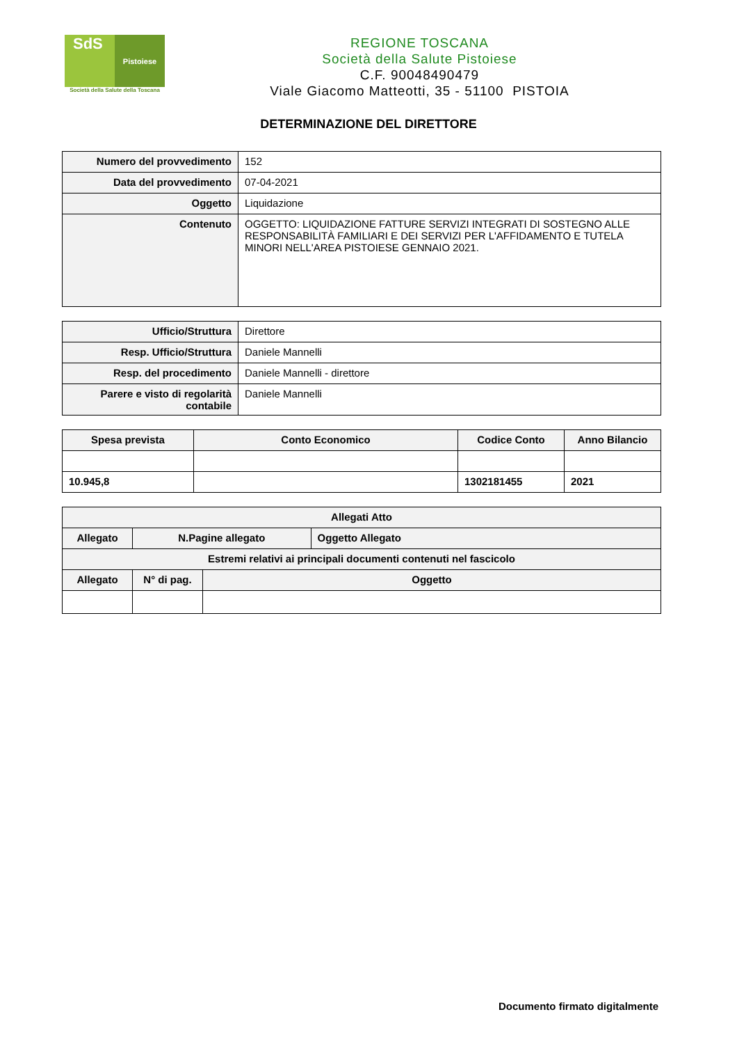SdS Pistoiese
Società della Salute della Toscana
REGIONE TOSCANA
Società della Salute Pistoiese
C.F. 90048490479
Viale Giacomo Matteotti, 35 - 51100 PISTOIA
DETERMINAZIONE DEL DIRETTORE
| Numero del provvedimento | 152 |
| Data del provvedimento | 07-04-2021 |
| Oggetto | Liquidazione |
| Contenuto | OGGETTO: LIQUIDAZIONE FATTURE SERVIZI INTEGRATI DI SOSTEGNO ALLE RESPONSABILITÀ FAMILIARI E DEI SERVIZI PER L'AFFIDAMENTO E TUTELA MINORI NELL'AREA PISTOIESE GENNAIO 2021. |
| Ufficio/Struttura | Direttore |
| Resp. Ufficio/Struttura | Daniele Mannelli |
| Resp. del procedimento | Daniele Mannelli - direttore |
| Parere e visto di regolarità contabile | Daniele Mannelli |
| Spesa prevista | Conto Economico | Codice Conto | Anno Bilancio |
| --- | --- | --- | --- |
| 10.945,8 | | 1302181455 | 2021 |
| Allegati Atto | | | |
| --- | --- | --- | --- |
| Allegato | N.Pagine allegato | | Oggetto Allegato |
| Estremi relativi ai principali documenti contenuti nel fascicolo | | | |
| Allegato | N° di pag. | Oggetto | |
Documento firmato digitalmente